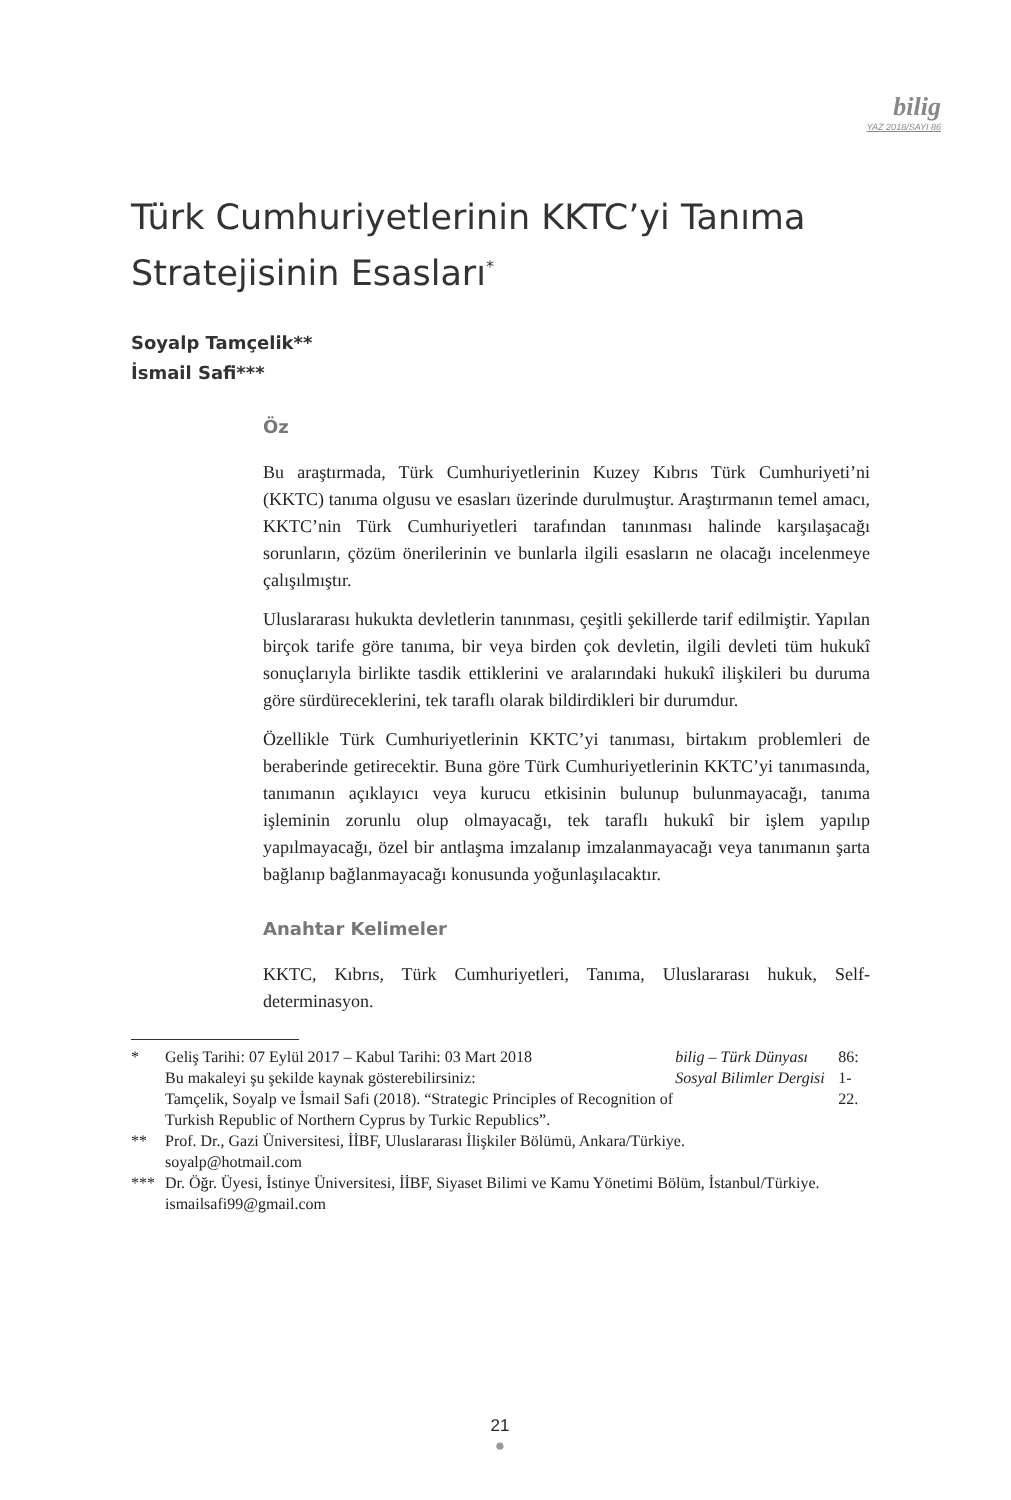bilig
YAZ 2018/SAYI 86
Türk Cumhuriyetlerinin KKTC’yi Tanıma Stratejisinin Esasları<sup>*</sup>
Soyalp Tamçelik**
İsmail Safi***
Öz
Bu araştırmada, Türk Cumhuriyetlerinin Kuzey Kıbrıs Türk Cumhuriyeti’ni (KKTC) tanıma olgusu ve esasları üzerinde durulmuştur. Araştırmanın temel amacı, KKTC’nin Türk Cumhuriyetleri tarafından tanınması halinde karşılaşacağı sorunların, çözüm önerilerinin ve bunlarla ilgili esasların ne olacağı incelenmeye çalışılmıştır.
Uluslararası hukukta devletlerin tanınması, çeşitli şekillerde tarif edilmiştir. Yapılan birçok tarife göre tanıma, bir veya birden çok devletin, ilgili devleti tüm hukukî sonuçlarıyla birlikte tasdik ettiklerini ve aralarındaki hukukî ilişkileri bu duruma göre sürdüreceklerini, tek taraflı olarak bildirdikleri bir durumdur.
Özellikle Türk Cumhuriyetlerinin KKTC’yi tanıması, birtakım problemleri de beraberinde getirecektir. Buna göre Türk Cumhuriyetlerinin KKTC’yi tanımasında, tanımanın açıklayıcı veya kurucu etkisinin bulunup bulunmayacağı, tanıma işleminin zorunlu olup olmayacağı, tek taraflı hukukî bir işlem yapılıp yapılmayacağı, özel bir antlaşma imzalanıp imzalanmayacağı veya tanımanın şarta bağlanıp bağlanmayacağı konusunda yoğunlaşılacaktır.
Anahtar Kelimeler
KKTC, Kıbrıs, Türk Cumhuriyetleri, Tanıma, Uluslararası hukuk, Self-determinasyon.
* Geliş Tarihi: 07 Eylül 2017 – Kabul Tarihi: 03 Mart 2018
Bu makaleyi şu şekilde kaynak gösterebilirsiniz:
Tamçelik, Soyalp ve İsmail Safi (2018). “Strategic Principles of Recognition of Turkish Republic of Northern Cyprus by Turkic Republics”. bilig – Türk Dünyası Sosyal Bilimler Dergisi 86: 1-22.
** Prof. Dr., Gazi Üniversitesi, İİBF, Uluslararası İlişkiler Bölümü, Ankara/Türkiye.
soyalp@hotmail.com
*** Dr. Öğr. Üyesi, İstinye Üniversitesi, İİBF, Siyaset Bilimi ve Kamu Yönetimi Bölüm, İstanbul/Türkiye.
ismailsafi99@gmail.com
21
●